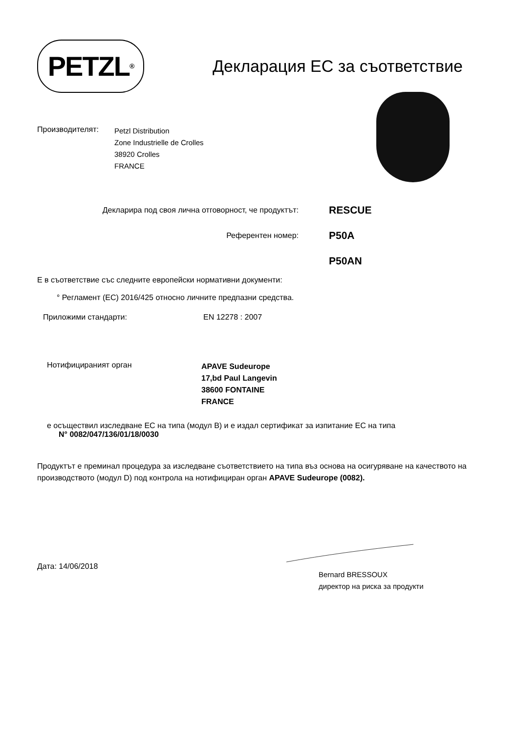PETZL<sup>®</sup>
Декларация ЕС за съответствие
Производителят:
Petzl Distribution
Zone Industrielle de Crolles
38920 Crolles
FRANCE
Декларира под своя лична отговорност, че продуктът:
RESCUE
Референтен номер:
P50A
P50AN
Е в съответствие със следните европейски нормативни документи:
° Регламент (ЕС) 2016/425 относно личните предпазни средства.
Приложими стандарти: EN 12278 : 2007
Нотифицираният орган
APAVE Sudeurope
17,bd Paul Langevin
38600 FONTAINE
FRANCE
е осъществил изследване ЕС на типа (модул В) и е издал сертификат за изпитание ЕС на типа
N° 0082/047/136/01/18/0030
Продуктът е преминал процедура за изследване съответствието на типа въз основа на осигуряване на качеството на производството (модул D) под контрола на нотифициран орган APAVE Sudeurope (0082).
Дата: 14/06/2018
Bernard BRESSOUX
директор на риска за продукти